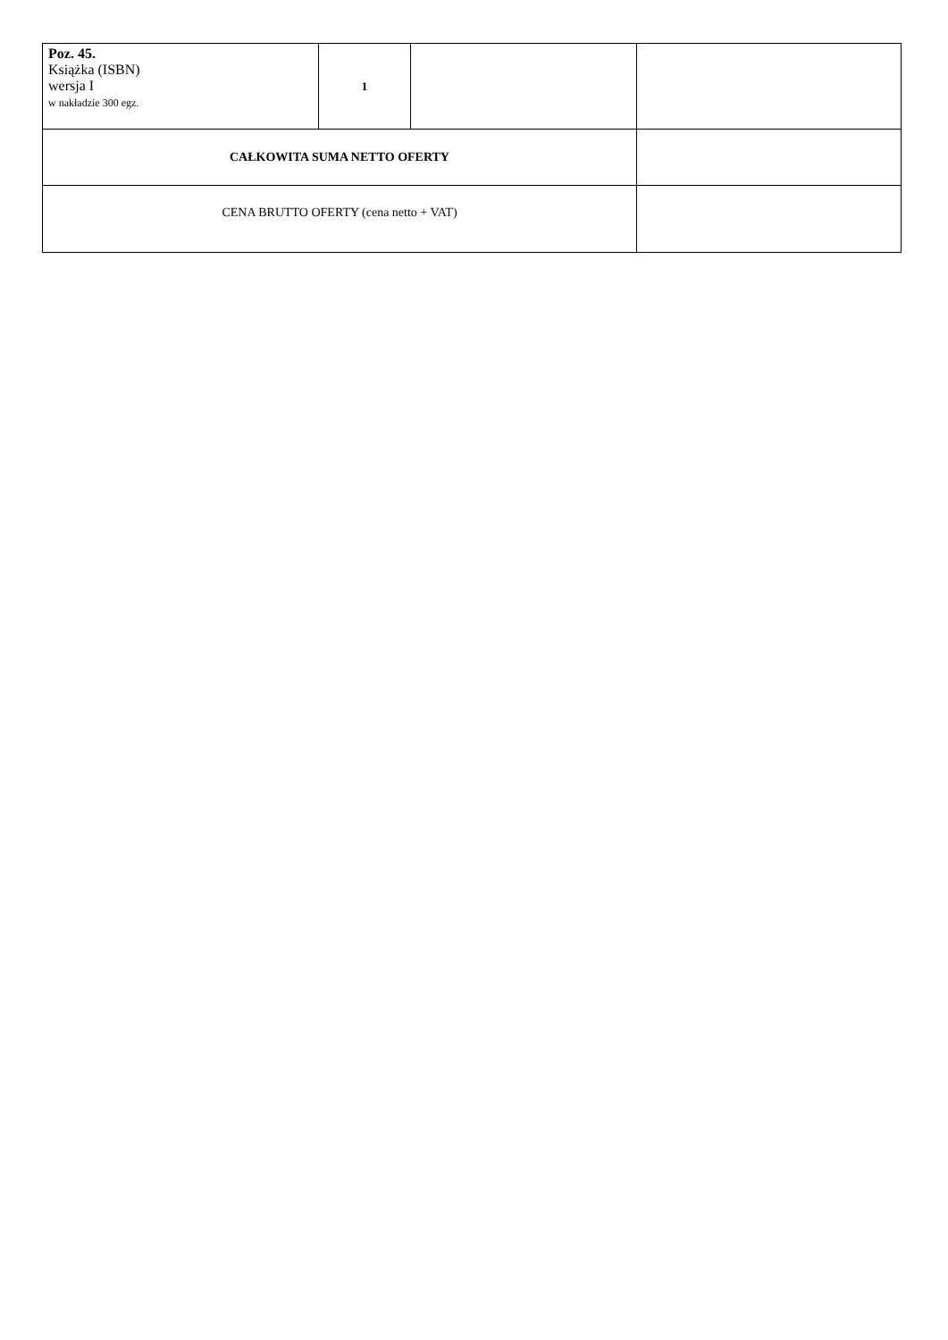| Poz. 45. Książka (ISBN) wersja I w nakładzie 300 egz. | 1 | | |
| CAŁKOWITA SUMA NETTO OFERTY | | | |
| CENA BRUTTO OFERTY (cena netto + VAT) | | | |